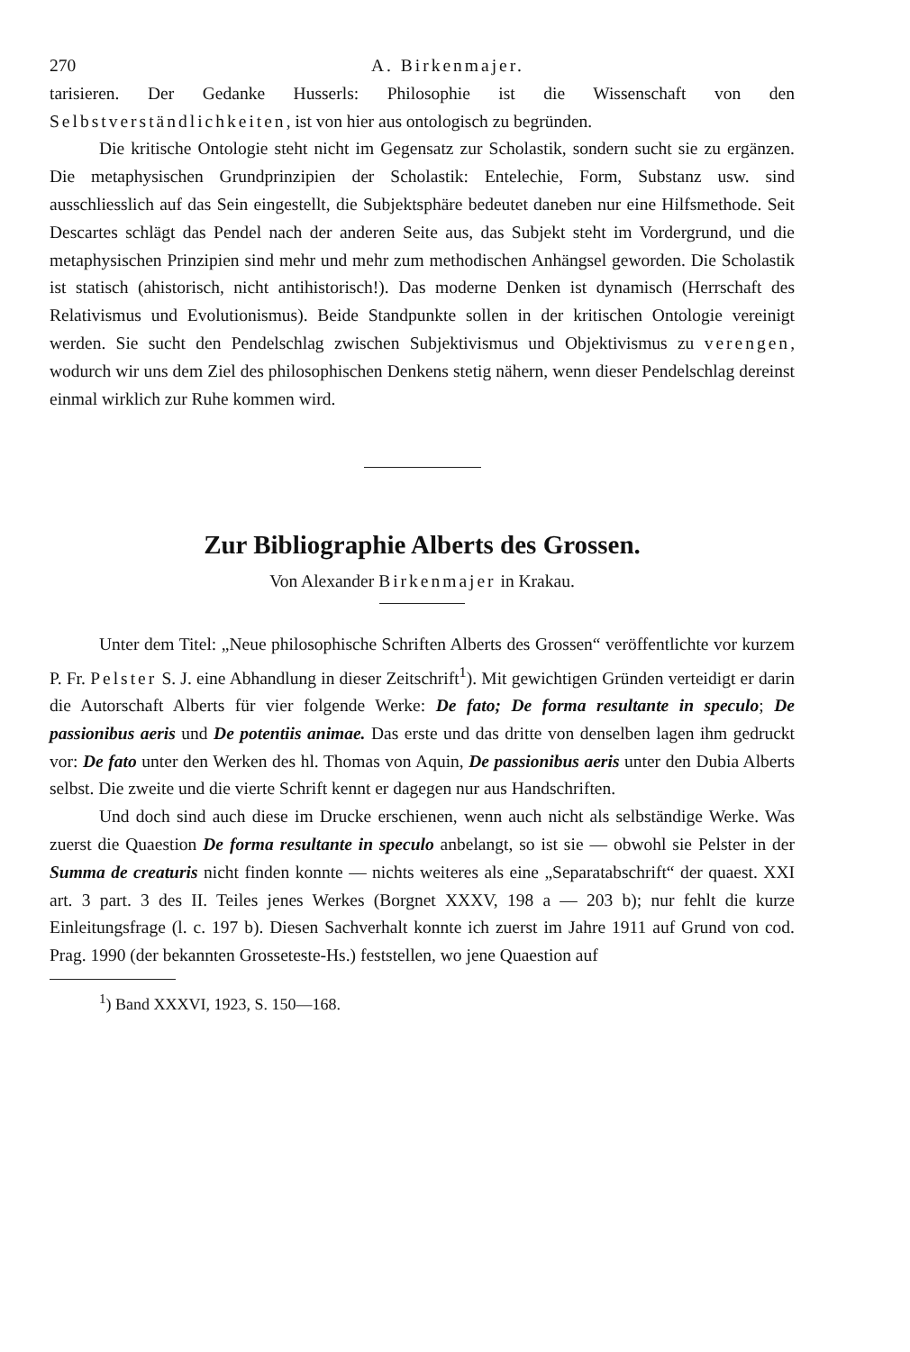270 A. Birkenmajer.
tarisieren. Der Gedanke Husserls: Philosophie ist die Wissenschaft von den Selbstverständlichkeiten, ist von hier aus ontologisch zu begründen.
Die kritische Ontologie steht nicht im Gegensatz zur Scholastik, sondern sucht sie zu ergänzen. Die metaphysischen Grundprinzipien der Scholastik: Entelechie, Form, Substanz usw. sind ausschliesslich auf das Sein eingestellt, die Subjektsphäre bedeutet daneben nur eine Hilfsmethode. Seit Descartes schlägt das Pendel nach der anderen Seite aus, das Subjekt steht im Vordergrund, und die metaphysischen Prinzipien sind mehr und mehr zum methodischen Anhängsel geworden. Die Scholastik ist statisch (ahistorisch, nicht antihistorisch!). Das moderne Denken ist dynamisch (Herrschaft des Relativismus und Evolutionismus). Beide Standpunkte sollen in der kritischen Ontologie vereinigt werden. Sie sucht den Pendelschlag zwischen Subjektivismus und Objektivismus zu verengen, wodurch wir uns dem Ziel des philosophischen Denkens stetig nähern, wenn dieser Pendelschlag dereinst einmal wirklich zur Ruhe kommen wird.
Zur Bibliographie Alberts des Grossen.
Von Alexander Birkenmajer in Krakau.
Unter dem Titel: „Neue philosophische Schriften Alberts des Grossen“ veröffentlichte vor kurzem P. Fr. Pelster S. J. eine Abhandlung in dieser Zeitschrift<sup>1</sup>). Mit gewichtigen Gründen verteidigt er darin die Autorschaft Alberts für vier folgende Werke: De fato; De forma resultante in speculo; De passionibus aeris und De potentiis animae. Das erste und das dritte von denselben lagen ihm gedruckt vor: De fato unter den Werken des hl. Thomas von Aquin, De passionibus aeris unter den Dubia Alberts selbst. Die zweite und die vierte Schrift kennt er dagegen nur aus Handschriften.
Und doch sind auch diese im Drucke erschienen, wenn auch nicht als selbständige Werke. Was zuerst die Quaestion De forma resultante in speculo anbelangt, so ist sie — obwohl sie Pelster in der Summa de creaturis nicht finden konnte — nichts weiteres als eine „Separatabschrift“ der quaest. XXI art. 3 part. 3 des II. Teiles jenes Werkes (Borgnet XXXV, 198 a — 203 b); nur fehlt die kurze Einleitungsfrage (l. c. 197 b). Diesen Sachverhalt konnte ich zuerst im Jahre 1911 auf Grund von cod. Prag. 1990 (der bekannten Grosseteste-Hs.) feststellen, wo jene Quaestion auf
<sup>1</sup>) Band XXXVI, 1923, S. 150—168.